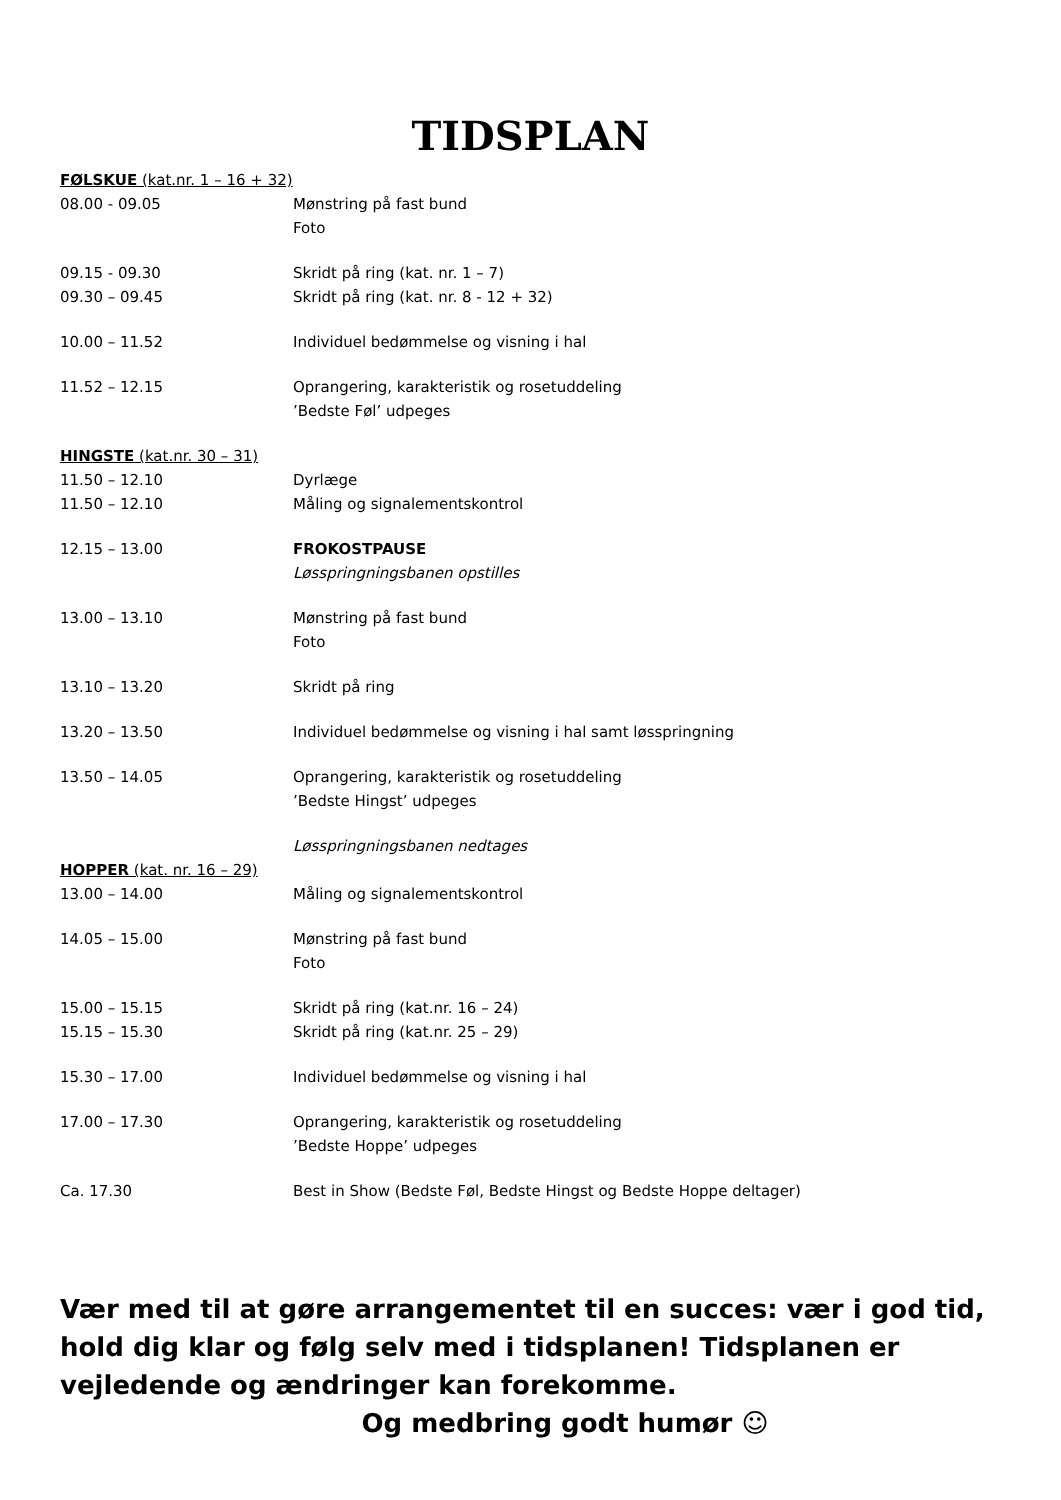TIDSPLAN
FØLSKUE (kat.nr. 1 – 16 + 32)
08.00 - 09.05 Mønstring på fast bund
Foto
09.15 - 09.30 Skridt på ring (kat. nr. 1 – 7)
09.30 – 09.45 Skridt på ring (kat. nr. 8 - 12 + 32)
10.00 – 11.52 Individuel bedømmelse og visning i hal
11.52 – 12.15 Oprangering, karakteristik og rosetuddeling
’Bedste Føl’ udpeges
HINGSTE (kat.nr. 30 – 31)
11.50 – 12.10 Dyrlæge
11.50 – 12.10 Måling og signalementskontrol
12.15 – 13.00 FROKOSTPAUSE
Løsspringningsbanen opstilles
13.00 – 13.10 Mønstring på fast bund
Foto
13.10 – 13.20 Skridt på ring
13.20 – 13.50 Individuel bedømmelse og visning i hal samt løsspringning
13.50 – 14.05 Oprangering, karakteristik og rosetuddeling
’Bedste Hingst’ udpeges
Løsspringningsbanen nedtages
HOPPER (kat. nr. 16 – 29)
13.00 – 14.00 Måling og signalementskontrol
14.05 – 15.00 Mønstring på fast bund
Foto
15.00 – 15.15 Skridt på ring (kat.nr. 16 – 24)
15.15 – 15.30 Skridt på ring (kat.nr. 25 – 29)
15.30 – 17.00 Individuel bedømmelse og visning i hal
17.00 – 17.30 Oprangering, karakteristik og rosetuddeling
’Bedste Hoppe’ udpeges
Ca. 17.30 Best in Show (Bedste Føl, Bedste Hingst og Bedste Hoppe deltager)
Vær med til at gøre arrangementet til en succes: vær i god tid, hold dig klar og følg selv med i tidsplanen! Tidsplanen er vejledende og ændringer kan forekomme.
Og medbring godt humør ☺